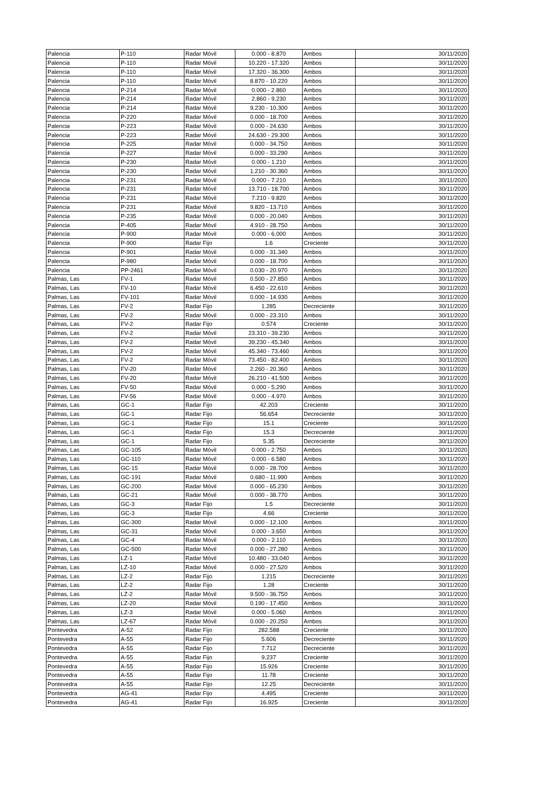| Palencia | P-110 | Radar Móvil | 0.000 - 8.870 | Ambos | 30/11/2020 |
| Palencia | P-110 | Radar Móvil | 10.220 - 17.320 | Ambos | 30/11/2020 |
| Palencia | P-110 | Radar Móvil | 17.320 - 36.300 | Ambos | 30/11/2020 |
| Palencia | P-110 | Radar Móvil | 8.870 - 10.220 | Ambos | 30/11/2020 |
| Palencia | P-214 | Radar Móvil | 0.000 - 2.860 | Ambos | 30/11/2020 |
| Palencia | P-214 | Radar Móvil | 2.860 - 9.230 | Ambos | 30/11/2020 |
| Palencia | P-214 | Radar Móvil | 9.230 - 10.300 | Ambos | 30/11/2020 |
| Palencia | P-220 | Radar Móvil | 0.000 - 18.700 | Ambos | 30/11/2020 |
| Palencia | P-223 | Radar Móvil | 0.000 - 24.630 | Ambos | 30/11/2020 |
| Palencia | P-223 | Radar Móvil | 24.630 - 29.300 | Ambos | 30/11/2020 |
| Palencia | P-225 | Radar Móvil | 0.000 - 34.750 | Ambos | 30/11/2020 |
| Palencia | P-227 | Radar Móvil | 0.000 - 33.290 | Ambos | 30/11/2020 |
| Palencia | P-230 | Radar Móvil | 0.000 - 1.210 | Ambos | 30/11/2020 |
| Palencia | P-230 | Radar Móvil | 1.210 - 30.360 | Ambos | 30/11/2020 |
| Palencia | P-231 | Radar Móvil | 0.000 - 7.210 | Ambos | 30/11/2020 |
| Palencia | P-231 | Radar Móvil | 13.710 - 18.700 | Ambos | 30/11/2020 |
| Palencia | P-231 | Radar Móvil | 7.210 - 9.820 | Ambos | 30/11/2020 |
| Palencia | P-231 | Radar Móvil | 9.820 - 13.710 | Ambos | 30/11/2020 |
| Palencia | P-235 | Radar Móvil | 0.000 - 20.040 | Ambos | 30/11/2020 |
| Palencia | P-405 | Radar Móvil | 4.910 - 28.750 | Ambos | 30/11/2020 |
| Palencia | P-900 | Radar Móvil | 0.000 - 6.000 | Ambos | 30/11/2020 |
| Palencia | P-900 | Radar Fijo | 1.6 | Creciente | 30/11/2020 |
| Palencia | P-901 | Radar Móvil | 0.000 - 31.340 | Ambos | 30/11/2020 |
| Palencia | P-980 | Radar Móvil | 0.000 - 18.700 | Ambos | 30/11/2020 |
| Palencia | PP-2461 | Radar Móvil | 0.030 - 20.970 | Ambos | 30/11/2020 |
| Palmas, Las | FV-1 | Radar Móvil | 0.500 - 27.850 | Ambos | 30/11/2020 |
| Palmas, Las | FV-10 | Radar Móvil | 6.450 - 22.610 | Ambos | 30/11/2020 |
| Palmas, Las | FV-101 | Radar Móvil | 0.000 - 14.930 | Ambos | 30/11/2020 |
| Palmas, Las | FV-2 | Radar Fijo | 1.285 | Decreciente | 30/11/2020 |
| Palmas, Las | FV-2 | Radar Móvil | 0.000 - 23.310 | Ambos | 30/11/2020 |
| Palmas, Las | FV-2 | Radar Fijo | 0.574 | Creciente | 30/11/2020 |
| Palmas, Las | FV-2 | Radar Móvil | 23.310 - 39.230 | Ambos | 30/11/2020 |
| Palmas, Las | FV-2 | Radar Móvil | 39.230 - 45.340 | Ambos | 30/11/2020 |
| Palmas, Las | FV-2 | Radar Móvil | 45.340 - 73.460 | Ambos | 30/11/2020 |
| Palmas, Las | FV-2 | Radar Móvil | 73.450 - 82.400 | Ambos | 30/11/2020 |
| Palmas, Las | FV-20 | Radar Móvil | 2.260 - 20.360 | Ambos | 30/11/2020 |
| Palmas, Las | FV-20 | Radar Móvil | 26.210 - 41.500 | Ambos | 30/11/2020 |
| Palmas, Las | FV-50 | Radar Móvil | 0.000 - 5.290 | Ambos | 30/11/2020 |
| Palmas, Las | FV-56 | Radar Móvil | 0.000 - 4.970 | Ambos | 30/11/2020 |
| Palmas, Las | GC-1 | Radar Fijo | 42.203 | Creciente | 30/11/2020 |
| Palmas, Las | GC-1 | Radar Fijo | 56.654 | Decreciente | 30/11/2020 |
| Palmas, Las | GC-1 | Radar Fijo | 15.1 | Creciente | 30/11/2020 |
| Palmas, Las | GC-1 | Radar Fijo | 15.3 | Decreciente | 30/11/2020 |
| Palmas, Las | GC-1 | Radar Fijo | 5.35 | Decreciente | 30/11/2020 |
| Palmas, Las | GC-105 | Radar Móvil | 0.000 - 2.750 | Ambos | 30/11/2020 |
| Palmas, Las | GC-110 | Radar Móvil | 0.000 - 6.580 | Ambos | 30/11/2020 |
| Palmas, Las | GC-15 | Radar Móvil | 0.000 - 28.700 | Ambos | 30/11/2020 |
| Palmas, Las | GC-191 | Radar Móvil | 0.680 - 11.990 | Ambos | 30/11/2020 |
| Palmas, Las | GC-200 | Radar Móvil | 0.000 - 65.230 | Ambos | 30/11/2020 |
| Palmas, Las | GC-21 | Radar Móvil | 0.000 - 38.770 | Ambos | 30/11/2020 |
| Palmas, Las | GC-3 | Radar Fijo | 1.5 | Decreciente | 30/11/2020 |
| Palmas, Las | GC-3 | Radar Fijo | 4.66 | Creciente | 30/11/2020 |
| Palmas, Las | GC-300 | Radar Móvil | 0.000 - 12.100 | Ambos | 30/11/2020 |
| Palmas, Las | GC-31 | Radar Móvil | 0.000 - 3.650 | Ambos | 30/11/2020 |
| Palmas, Las | GC-4 | Radar Móvil | 0.000 - 2.110 | Ambos | 30/11/2020 |
| Palmas, Las | GC-500 | Radar Móvil | 0.000 - 27.280 | Ambos | 30/11/2020 |
| Palmas, Las | LZ-1 | Radar Móvil | 10.480 - 33.040 | Ambos | 30/11/2020 |
| Palmas, Las | LZ-10 | Radar Móvil | 0.000 - 27.520 | Ambos | 30/11/2020 |
| Palmas, Las | LZ-2 | Radar Fijo | 1.215 | Decreciente | 30/11/2020 |
| Palmas, Las | LZ-2 | Radar Fijo | 1.28 | Creciente | 30/11/2020 |
| Palmas, Las | LZ-2 | Radar Móvil | 9.500 - 36.750 | Ambos | 30/11/2020 |
| Palmas, Las | LZ-20 | Radar Móvil | 0.190 - 17.450 | Ambos | 30/11/2020 |
| Palmas, Las | LZ-3 | Radar Móvil | 0.000 - 5.060 | Ambos | 30/11/2020 |
| Palmas, Las | LZ-67 | Radar Móvil | 0.000 - 20.250 | Ambos | 30/11/2020 |
| Pontevedra | A-52 | Radar Fijo | 282.588 | Creciente | 30/11/2020 |
| Pontevedra | A-55 | Radar Fijo | 5.606 | Decreciente | 30/11/2020 |
| Pontevedra | A-55 | Radar Fijo | 7.712 | Decreciente | 30/11/2020 |
| Pontevedra | A-55 | Radar Fijo | 9.237 | Creciente | 30/11/2020 |
| Pontevedra | A-55 | Radar Fijo | 15.926 | Creciente | 30/11/2020 |
| Pontevedra | A-55 | Radar Fijo | 11.78 | Creciente | 30/11/2020 |
| Pontevedra | A-55 | Radar Fijo | 12.25 | Decreciente | 30/11/2020 |
| Pontevedra | AG-41 | Radar Fijo | 4.495 | Creciente | 30/11/2020 |
| Pontevedra | AG-41 | Radar Fijo | 16.925 | Creciente | 30/11/2020 |